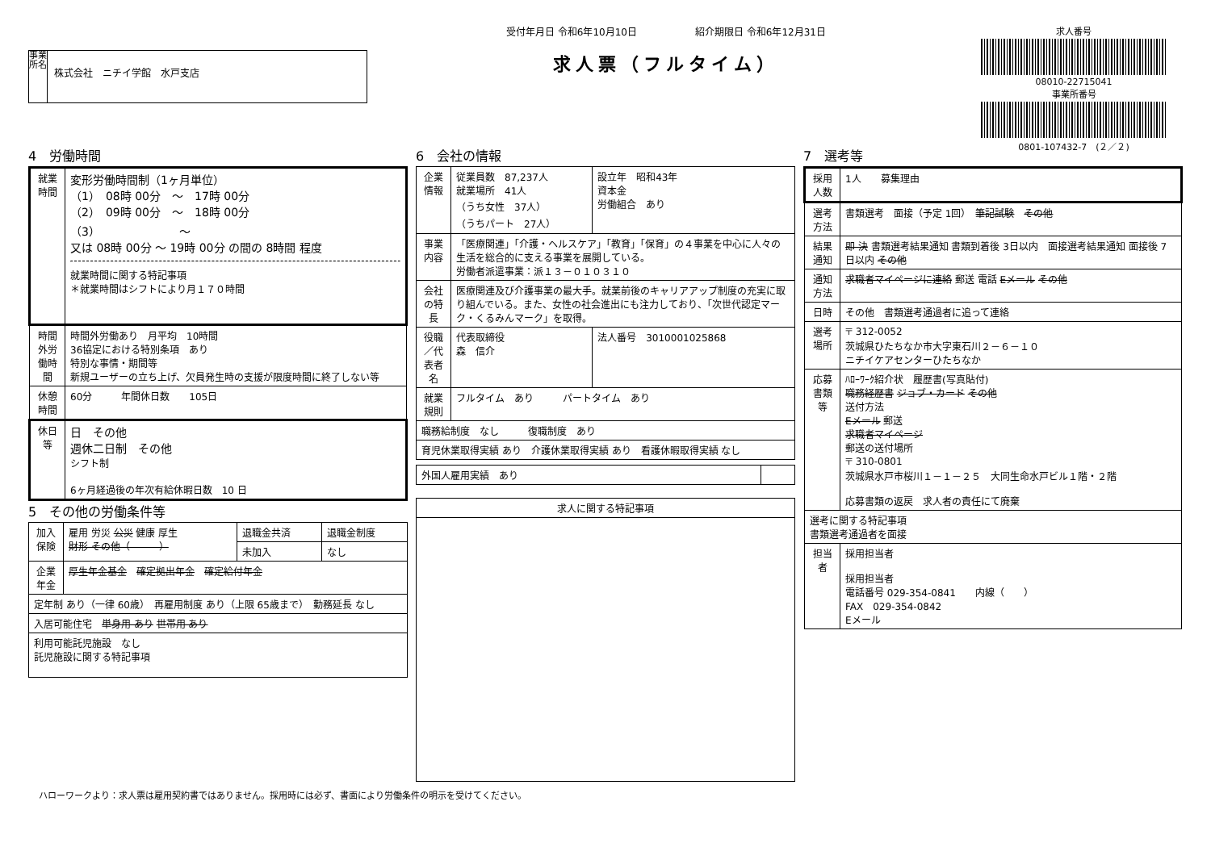事業所名
株式会社　ニチイ学館　水戸支店
受付年月日 令和6年10月10日　　　　　　紹介期限日 令和6年12月31日
求人票（フルタイム）
求人番号
08010-22715041
事業所番号
0801-107432-7　(２／２)
4　労働時間
| 就業時間 | 変形労働時間制（1ヶ月単位） （1） 08時 00分 ～ 17時 00分 （2） 09時 00分 ～ 18時 00分 （3） ～ 又は 08時 00分 ～ 19時 00分 の間の 8時間 程度 就業時間に関する特記事項 ＊就業時間はシフトにより月１７０時間 |
| 時間外労働時間 | 時間外労働あり 月平均 10時間 36協定における特別条項 あり 特別な事情・期間等 新規ユーザーの立ち上げ、欠員発生時の支援が限度時間に終了しない等 |
| 休憩時間 | 60分 年間休日数 105日 |
| 休日等 | 日 その他 週休二日制 その他 シフト制 6ヶ月経過後の年次有給休暇日数 10 日 |
5　その他の労働条件等
| 加入保険 | 雇用 労災 公災 健康 厚生 財形 その他（ ） | 退職金共済 | 退職金制度 |
| | | 未加入 | なし |
| 企業年金 | 厚生年金基金 確定拠出年金 確定給付年金 | | |
| 定年制 あり（一律 60歳） 再雇用制度 あり（上限 65歳まで） 勤務延長 なし | | | |
| 入居可能住宅 単身用 あり 世帯用 あり | | | |
| 利用可能託児施設 なし 託児施設に関する特記事項 | | | |
6　会社の情報
| 企業情報 | 従業員数 87,237人 就業場所 41人 （うち女性 37人） （うちパート 27人） | 設立年 昭和43年 資本金 労働組合 あり |
| 事業内容 | 「医療関連」「介護・ヘルスケア」「教育」「保育」の４事業を中心に人々の生活を総合的に支える事業を展開している。 労働者派遣事業：派１３－０１０３１０ | |
| 会社の特長 | 医療関連及び介護事業の最大手。就業前後のキャリアアップ制度の充実に取り組んでいる。また、女性の社会進出にも注力しており、「次世代認定マーク・くるみんマーク」を取得。 | |
| 役職／代表者名 | 代表取締役 森 信介 | 法人番号 3010001025868 |
| 就業規則 | フルタイム あり パートタイム あり | |
| 職務給制度 なし 復職制度 あり | | |
| 育児休業取得実績 あり 介護休業取得実績 あり 看護休暇取得実績 なし | | |
| 外国人雇用実績 あり | |
| 求人に関する特記事項 |
7　選考等
| 採用人数 | 1人 募集理由 |
| 選考方法 | 書類選考 面接（予定 1回） 筆記試験 その他 |
| 結果通知 | 即 決 書類選考結果通知 書類到着後 3日以内 面接選考結果通知 面接後 7日以内 その他 |
| 通知方法 | 求職者マイページに連絡 郵送 電話 Eメール その他 |
| 日時 | その他 書類選考通過者に追って連絡 |
| 選考場所 | 〒 312-0052 茨城県ひたちなか市大字東石川２－６－１０ ニチイケアセンターひたちなか |
| 応募書類等 | ﾊﾛｰﾜｰｸ紹介状 履歴書(写真貼付) 職務経歴書 ジョブ・カード その他 送付方法 Eメール 郵送 求職者マイページ 郵送の送付場所 〒 310-0801 茨城県水戸市桜川１－１－２５ 大同生命水戸ビル１階・２階 応募書類の返戻 求人者の責任にて廃棄 |
| 選考に関する特記事項 書類選考通過者を面接 | |
| 担当者 | 採用担当者 採用担当者 電話番号 029-354-0841 内線（ ） FAX 029-354-0842 Eメール |
ハローワークより：求人票は雇用契約書ではありません。採用時には必ず、書面により労働条件の明示を受けてください。